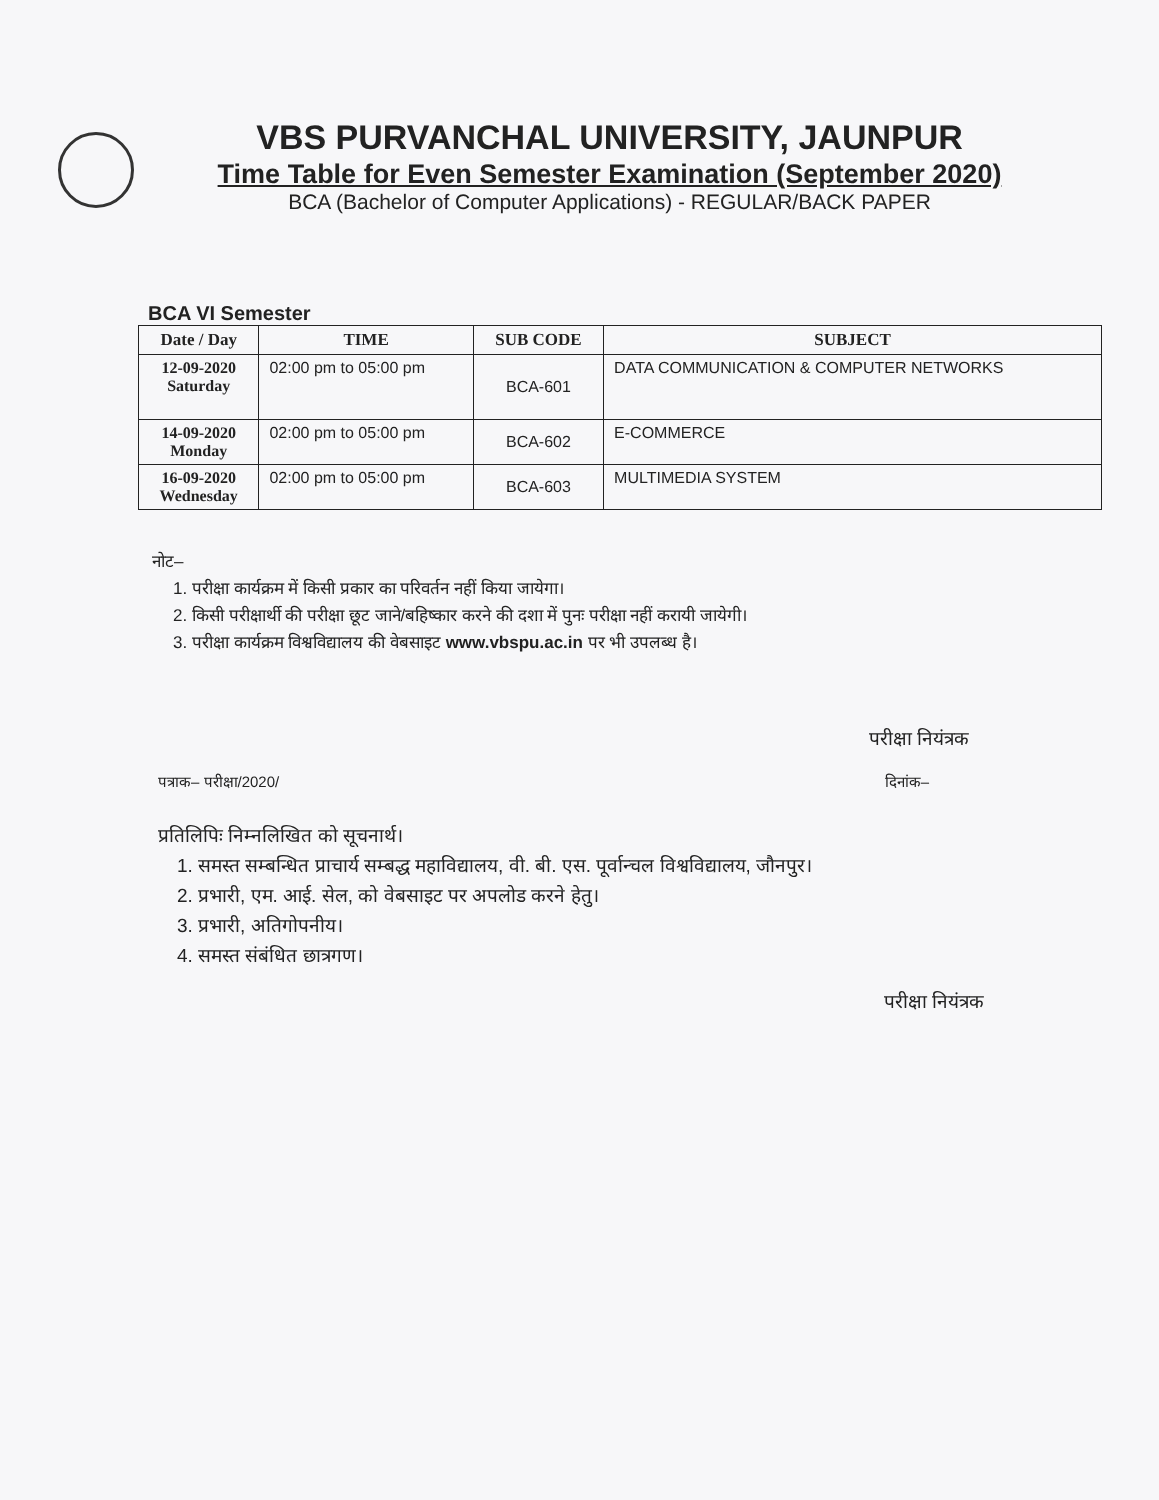VBS PURVANCHAL UNIVERSITY, JAUNPUR
Time Table for Even Semester Examination (September 2020)
BCA (Bachelor of Computer Applications) - REGULAR/BACK PAPER
BCA VI Semester
| Date / Day | TIME | SUB CODE | SUBJECT |
| --- | --- | --- | --- |
| 12-09-2020 Saturday | 02:00 pm to 05:00 pm | BCA-601 | DATA COMMUNICATION & COMPUTER NETWORKS |
| 14-09-2020 Monday | 02:00 pm to 05:00 pm | BCA-602 | E-COMMERCE |
| 16-09-2020 Wednesday | 02:00 pm to 05:00 pm | BCA-603 | MULTIMEDIA SYSTEM |
नोट–
1. परीक्षा कार्यक्रम में किसी प्रकार का परिवर्तन नहीं किया जायेगा।
2. किसी परीक्षार्थी की परीक्षा छूट जाने/बहिष्कार करने की दशा में पुनः परीक्षा नहीं करायी जायेगी।
3. परीक्षा कार्यक्रम विश्वविद्यालय की वेबसाइट www.vbspu.ac.in पर भी उपलब्ध है।
परीक्षा नियंत्रक
पत्राक– परीक्षा/2020/ दिनांक–
प्रतिलिपिः निम्नलिखित को सूचनार्थ।
1. समस्त सम्बन्धित प्राचार्य सम्बद्ध महाविद्यालय, वी. बी. एस. पूर्वान्चल विश्वविद्यालय, जौनपुर।
2. प्रभारी, एम. आई. सेल, को वेबसाइट पर अपलोड करने हेतु।
3. प्रभारी, अतिगोपनीय।
4. समस्त संबंधित छात्रगण।
परीक्षा नियंत्रक